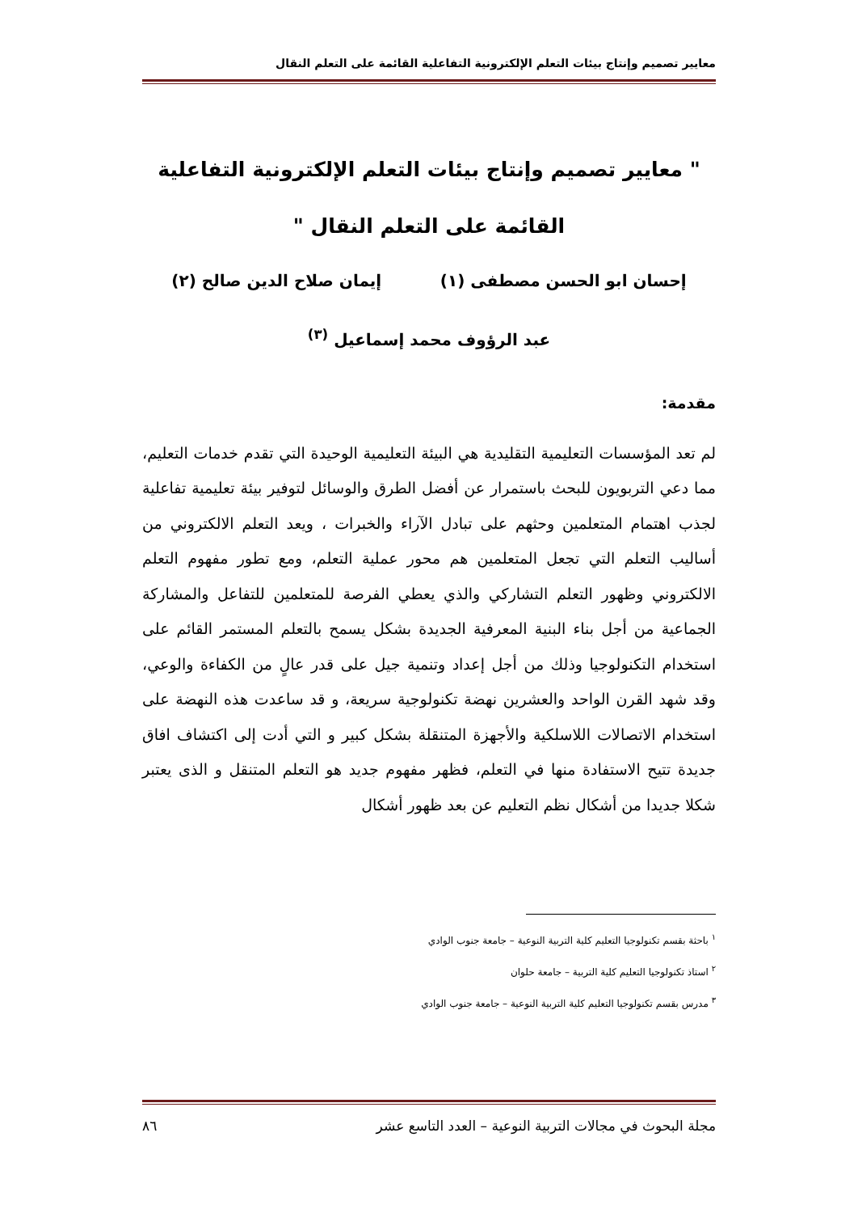معايير تصميم وإنتاج بيئات التعلم الإلكترونية التفاعلية القائمة على التعلم النقال
" معايير تصميم وإنتاج بيئات التعلم الإلكترونية التفاعلية القائمة على التعلم النقال "
إحسان ابو الحسن مصطفى (١) إيمان صلاح الدين صالح (٢)
عبد الرؤوف محمد إسماعيل <sup>(٣)</sup>
مقدمة:
لم تعد المؤسسات التعليمية التقليدية هي البيئة التعليمية الوحيدة التي تقدم خدمات التعليم، مما دعي التربويون للبحث باستمرار عن أفضل الطرق والوسائل لتوفير بيئة تعليمية تفاعلية لجذب اهتمام المتعلمين وحثهم على تبادل الآراء والخبرات ، ويعد التعلم الالكتروني من أساليب التعلم التي تجعل المتعلمين هم محور عملية التعلم، ومع تطور مفهوم التعلم الالكتروني وظهور التعلم التشاركي والذي يعطي الفرصة للمتعلمين للتفاعل والمشاركة الجماعية من أجل بناء البنية المعرفية الجديدة بشكل يسمح بالتعلم المستمر القائم على استخدام التكنولوجيا وذلك من أجل إعداد وتنمية جيل على قدر عالٍ من الكفاءة والوعي، وقد شهد القرن الواحد والعشرين نهضة تكنولوجية سريعة، و قد ساعدت هذه النهضة على استخدام الاتصالات اللاسلكية والأجهزة المتنقلة بشكل كبير و التي أدت إلى اكتشاف افاق جديدة تتيح الاستفادة منها في التعلم، فظهر مفهوم جديد هو التعلم المتنقل و الذى يعتبر شكلا جديدا من أشكال نظم التعليم عن بعد ظهور أشكال
<sup>١</sup> باحثة بقسم تكنولوجيا التعليم كلية التربية النوعية – جامعة جنوب الوادي
<sup>٢</sup> استاذ تكنولوجيا التعليم كلية التربية – جامعة حلوان
<sup>٣</sup> مدرس بقسم تكنولوجيا التعليم كلية التربية النوعية – جامعة جنوب الوادي
مجلة البحوث في مجالات التربية النوعية – العدد التاسع عشر ٨٦